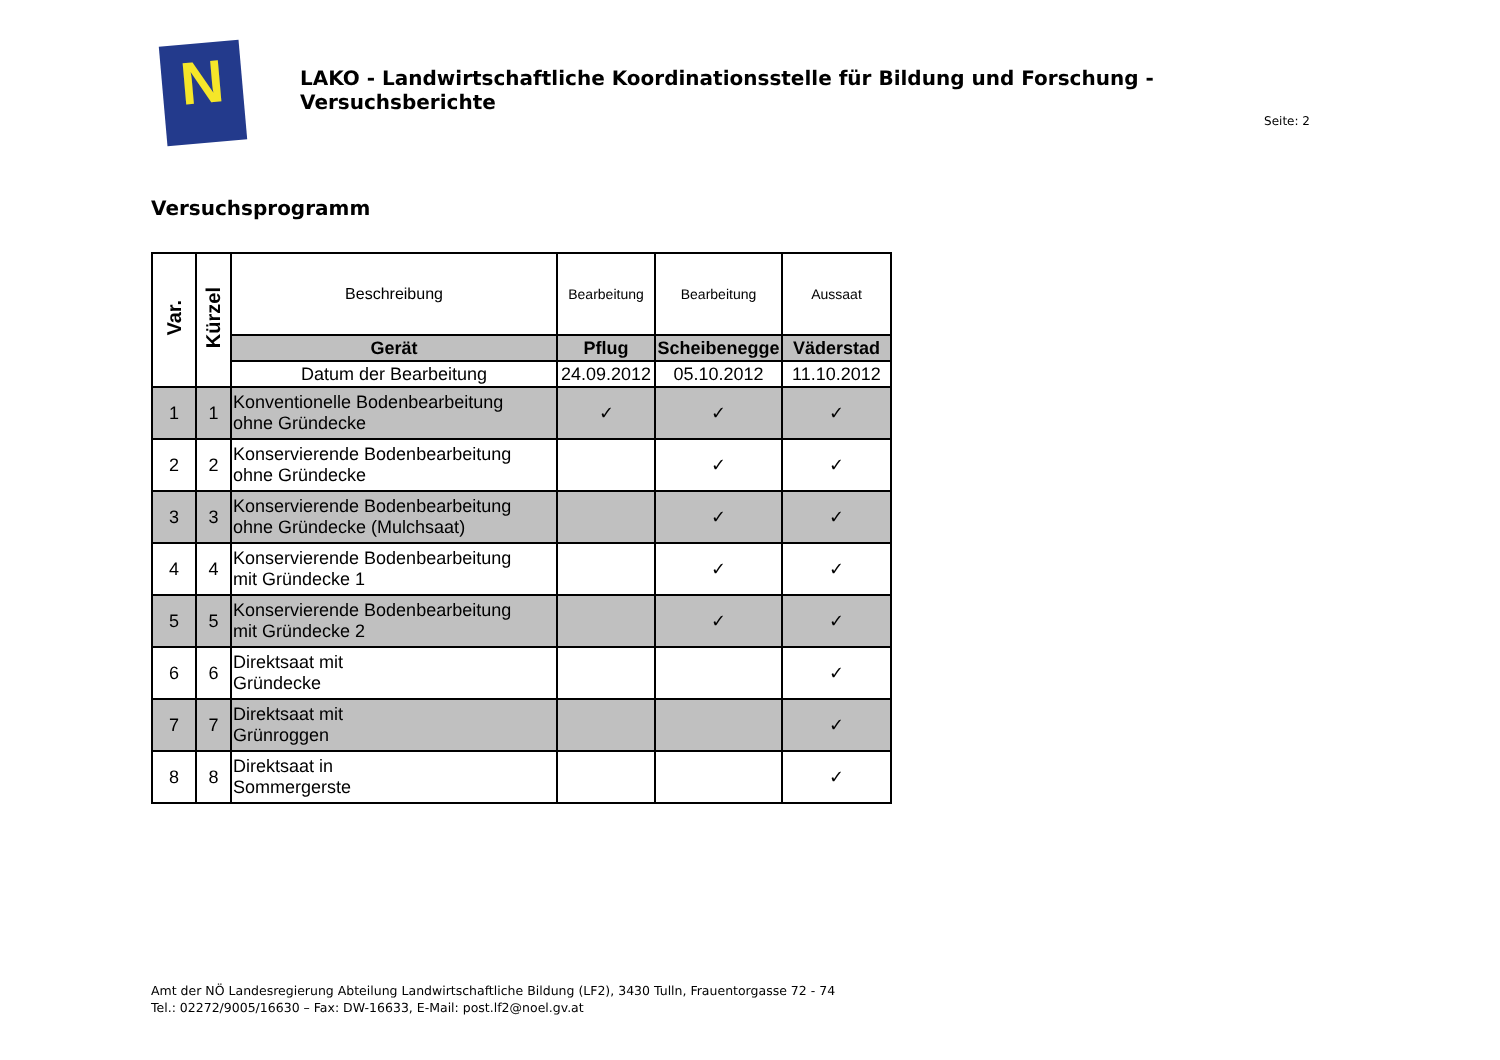N
LAKO - Landwirtschaftliche Koordinationsstelle für Bildung und Forschung - Versuchsberichte
Seite: 2
Versuchsprogramm
| Var. | Kürzel | Beschreibung | Bearbeitung | Bearbeitung | Aussaat |
| | | Gerät | Pflug | Scheibenegge | Väderstad |
| | | Datum der Bearbeitung | 24.09.2012 | 05.10.2012 | 11.10.2012 |
| 1 | 1 | Konventionelle Bodenbearbeitung ohne Gründecke | ✓ | ✓ | ✓ |
| 2 | 2 | Konservierende Bodenbearbeitung ohne Gründecke | | ✓ | ✓ |
| 3 | 3 | Konservierende Bodenbearbeitung ohne Gründecke (Mulchsaat) | | ✓ | ✓ |
| 4 | 4 | Konservierende Bodenbearbeitung mit Gründecke 1 | | ✓ | ✓ |
| 5 | 5 | Konservierende Bodenbearbeitung mit Gründecke 2 | | ✓ | ✓ |
| 6 | 6 | Direktsaat mit Gründecke | | | ✓ |
| 7 | 7 | Direktsaat mit Grünroggen | | | ✓ |
| 8 | 8 | Direktsaat in Sommergerste | | | ✓ |
Amt der NÖ Landesregierung Abteilung Landwirtschaftliche Bildung (LF2), 3430 Tulln, Frauentorgasse 72 - 74
Tel.: 02272/9005/16630 – Fax: DW-16633, E-Mail: post.lf2@noel.gv.at